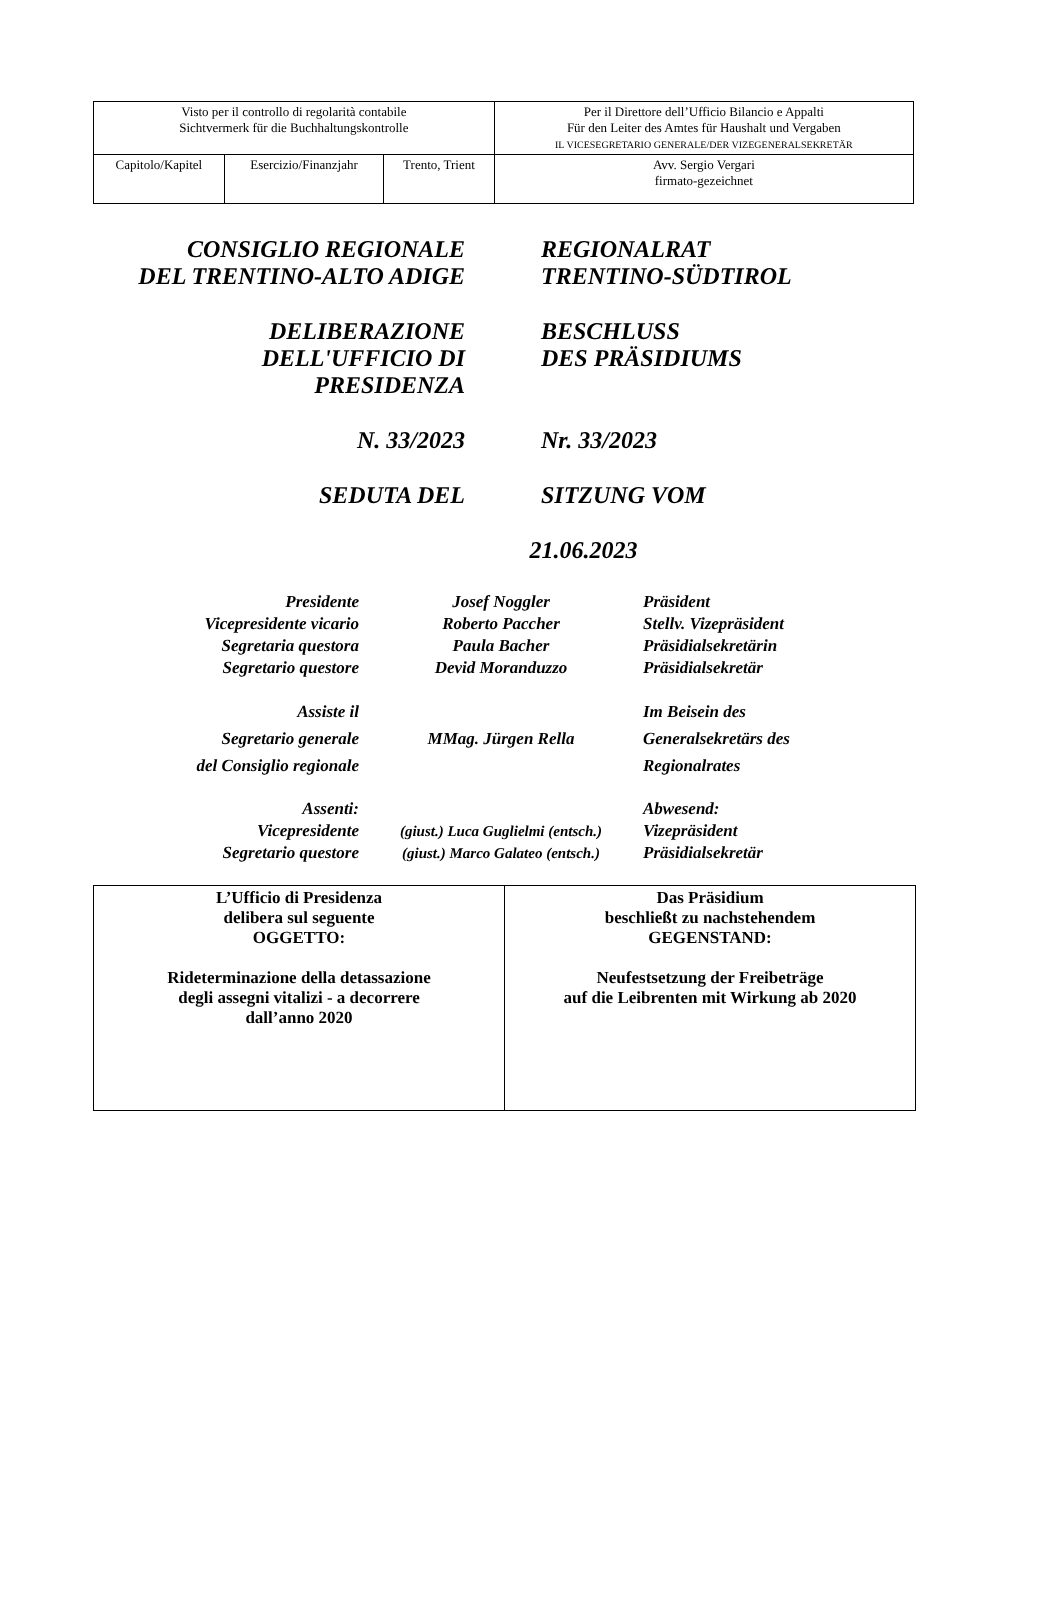| Visto per il controllo di regolarità contabile Sichtvermerk für die Buchhaltungskontrolle | | | Per il Direttore dell’Ufficio Bilancio e Appalti Für den Leiter des Amtes für Haushalt und Vergaben IL VICESEGRETARIO GENERALE/DER VIZEGENERALSEKRETÄR |
| Capitolo/Kapitel | Esercizio/Finanzjahr | Trento, Trient | Avv. Sergio Vergari firmato-gezeichnet |
CONSIGLIO REGIONALE
DEL TRENTINO-ALTO ADIGE
REGIONALRAT
TRENTINO-SÜDTIROL
DELIBERAZIONE
DELL'UFFICIO DI
PRESIDENZA
BESCHLUSS
DES PRÄSIDIUMS
N. 33/2023 Nr. 33/2023
SEDUTA DEL SITZUNG VOM
21.06.2023
| Presidente Vicepresidente vicario Segretaria questora Segretario questore | Josef Noggler Roberto Paccher Paula Bacher Devid Moranduzzo | Präsident Stellv. Vizepräsident Präsidialsekretärin Präsidialsekretär |
| Assiste il Segretario generale del Consiglio regionale | MMag. Jürgen Rella | Im Beisein des Generalsekretärs des Regionalrates |
| Assenti: Vicepresidente Segretario questore | (giust.) Luca Guglielmi (entsch.) (giust.) Marco Galateo (entsch.) | Abwesend: Vizepräsident Präsidialsekretär |
| L’Ufficio di Presidenza delibera sul seguente OGGETTO: Rideterminazione della detassazione degli assegni vitalizi - a decorrere dall’anno 2020 | Das Präsidium beschließt zu nachstehendem GEGENSTAND: Neufestsetzung der Freibeträge auf die Leibrenten mit Wirkung ab 2020 |